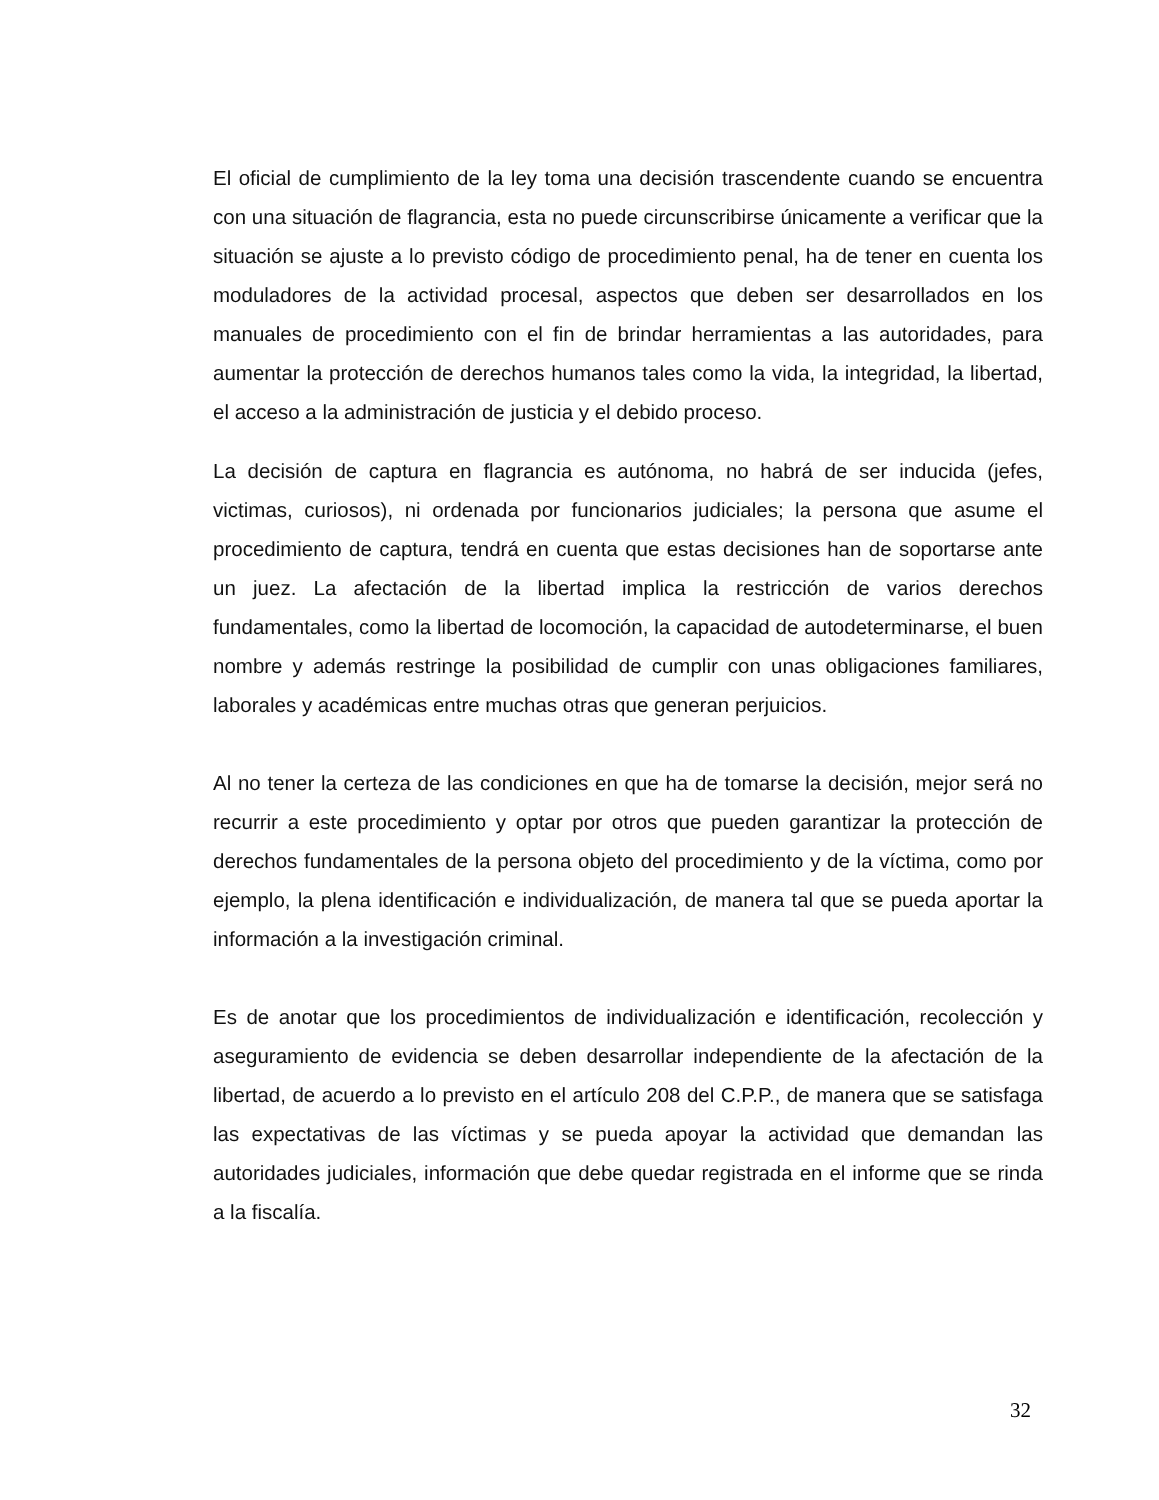El oficial de cumplimiento de la ley toma una decisión trascendente cuando se encuentra con una situación de flagrancia, esta no puede circunscribirse únicamente a verificar que la situación se ajuste a lo previsto código de procedimiento penal, ha de tener en cuenta los moduladores de la actividad procesal, aspectos que deben ser desarrollados en los manuales de procedimiento con el fin de brindar herramientas a las autoridades, para aumentar la protección de derechos humanos tales como la vida, la integridad, la libertad, el acceso a la administración de justicia y el debido proceso.
La decisión de captura en flagrancia es autónoma, no habrá de ser inducida (jefes, victimas, curiosos), ni ordenada por funcionarios judiciales; la persona que asume el procedimiento de captura, tendrá en cuenta que estas decisiones han de soportarse ante un juez. La afectación de la libertad implica la restricción de varios derechos fundamentales, como la libertad de locomoción, la capacidad de autodeterminarse, el buen nombre y además restringe la posibilidad de cumplir con unas obligaciones familiares, laborales y académicas entre muchas otras que generan perjuicios.
Al no tener la certeza de las condiciones en que ha de tomarse la decisión, mejor será no recurrir a este procedimiento y optar por otros que pueden garantizar la protección de derechos fundamentales de la persona objeto del procedimiento y de la víctima, como por ejemplo, la plena identificación e individualización, de manera tal que se pueda aportar la información a la investigación criminal.
Es de anotar que los procedimientos de individualización e identificación, recolección y aseguramiento de evidencia se deben desarrollar independiente de la afectación de la libertad, de acuerdo a lo previsto en el artículo 208 del C.P.P., de manera que se satisfaga las expectativas de las víctimas y se pueda apoyar la actividad que demandan las autoridades judiciales, información que debe quedar registrada en el informe que se rinda a la fiscalía.
32